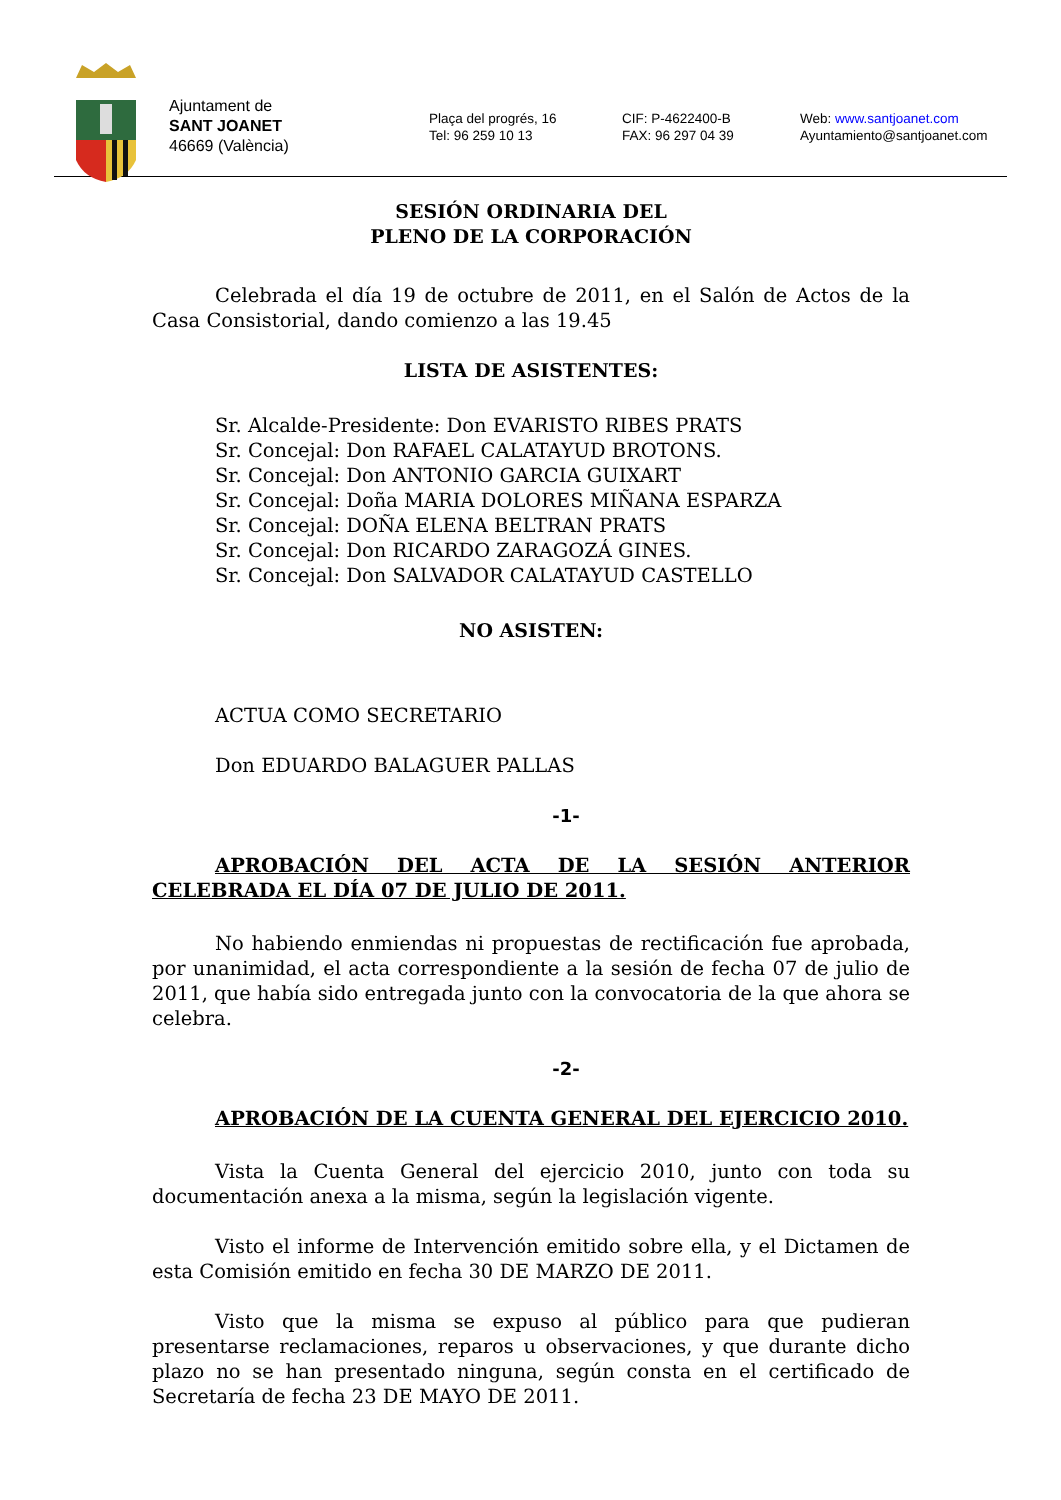Ajuntament de
SANT JOANET
46669 (València)
Plaça del progrés, 16
Tel: 96 259 10 13
CIF: P-4622400-B
FAX: 96 297 04 39
Web: www.santjoanet.com
Ayuntamiento@santjoanet.com
SESIÓN ORDINARIA DEL
PLENO DE LA CORPORACIÓN
Celebrada el día 19 de octubre de 2011, en el Salón de Actos de la Casa Consistorial, dando comienzo a las 19.45
LISTA DE ASISTENTES:
Sr. Alcalde-Presidente: Don EVARISTO RIBES PRATS
Sr. Concejal: Don RAFAEL CALATAYUD BROTONS.
Sr. Concejal: Don ANTONIO GARCIA GUIXART
Sr. Concejal: Doña MARIA DOLORES MIÑANA ESPARZA
Sr. Concejal: DOÑA ELENA BELTRAN PRATS
Sr. Concejal: Don RICARDO ZARAGOZÁ GINES.
Sr. Concejal: Don SALVADOR CALATAYUD CASTELLO
NO ASISTEN:
ACTUA COMO SECRETARIO
Don EDUARDO BALAGUER PALLAS
-1-
APROBACIÓN DEL ACTA DE LA SESIÓN ANTERIOR CELEBRADA EL DÍA 07 DE JULIO DE 2011.
No habiendo enmiendas ni propuestas de rectificación fue aprobada, por unanimidad, el acta correspondiente a la sesión de fecha 07 de julio de 2011, que había sido entregada junto con la convocatoria de la que ahora se celebra.
-2-
APROBACIÓN DE LA CUENTA GENERAL DEL EJERCICIO 2010.
Vista la Cuenta General del ejercicio 2010, junto con toda su documentación anexa a la misma, según la legislación vigente.
Visto el informe de Intervención emitido sobre ella, y el Dictamen de esta Comisión emitido en fecha 30 DE MARZO DE 2011.
Visto que la misma se expuso al público para que pudieran presentarse reclamaciones, reparos u observaciones, y que durante dicho plazo no se han presentado ninguna, según consta en el certificado de Secretaría de fecha 23 DE MAYO DE 2011.